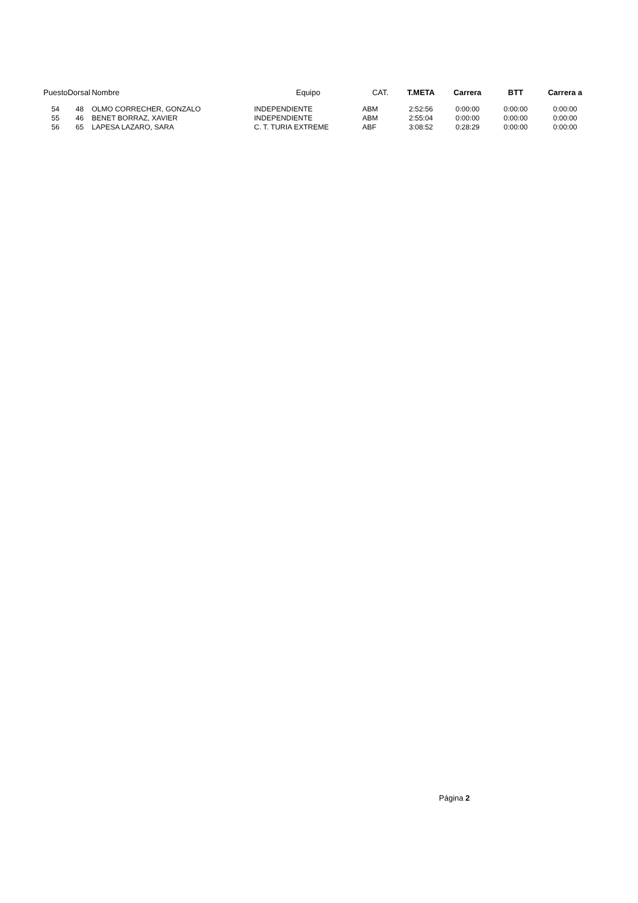| Puesto | Dorsal | Nombre | Equipo | CAT. | T.META | Carrera | BTT | Carrera a |
| --- | --- | --- | --- | --- | --- | --- | --- | --- |
| 54 | 48 | OLMO CORRECHER, GONZALO | INDEPENDIENTE | ABM | 2:52:56 | 0:00:00 | 0:00:00 | 0:00:00 |
| 55 | 46 | BENET BORRAZ, XAVIER | INDEPENDIENTE | ABM | 2:55:04 | 0:00:00 | 0:00:00 | 0:00:00 |
| 56 | 65 | LAPESA LAZARO, SARA | C. T. TURIA EXTREME | ABF | 3:08:52 | 0:28:29 | 0:00:00 | 0:00:00 |
Página 2